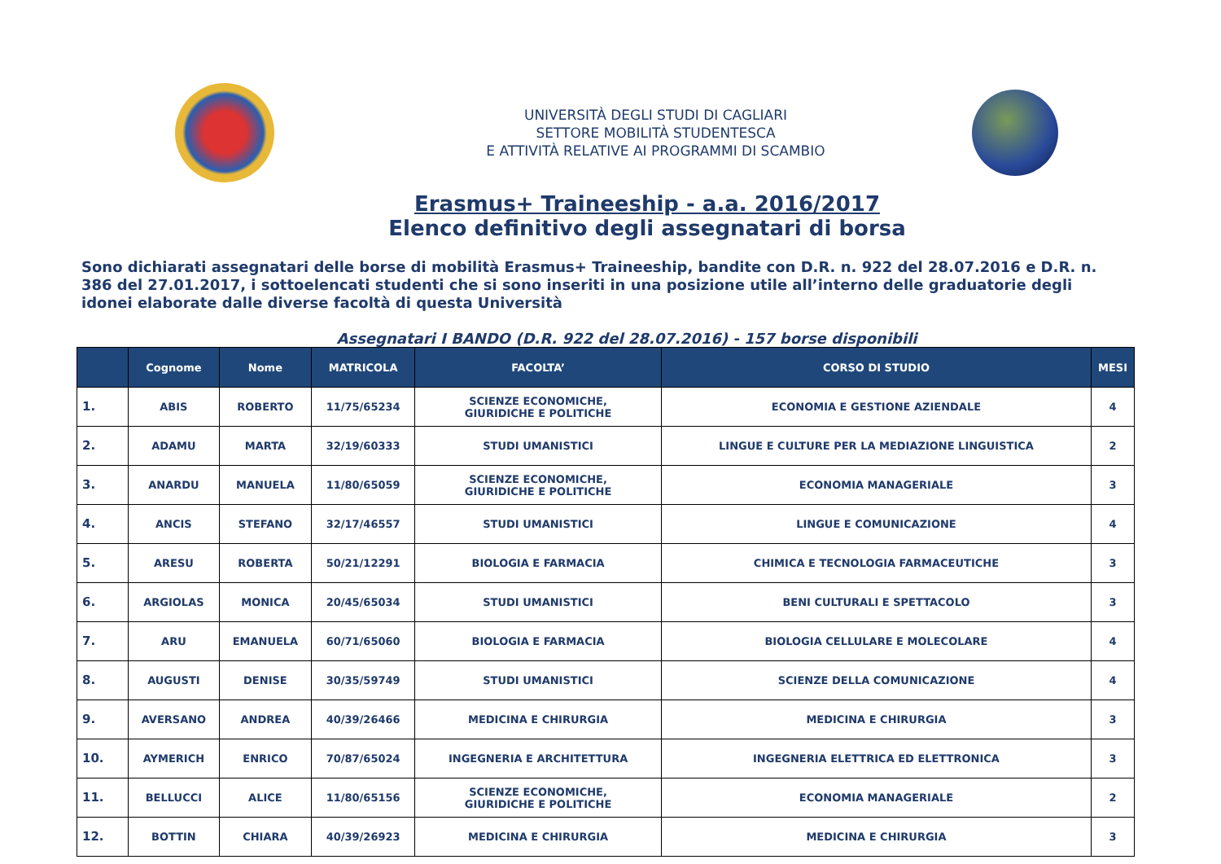UNIVERSITÀ DEGLI STUDI DI CAGLIARI
SETTORE MOBILITÀ STUDENTESCA
E ATTIVITÀ RELATIVE AI PROGRAMMI DI SCAMBIO
Erasmus+ Traineeship - a.a. 2016/2017
Elenco definitivo degli assegnatari di borsa
Sono dichiarati assegnatari delle borse di mobilità Erasmus+ Traineeship, bandite con D.R. n. 922 del 28.07.2016 e D.R. n. 386 del 27.01.2017, i sottoelencati studenti che si sono inseriti in una posizione utile all’interno delle graduatorie degli idonei elaborate dalle diverse facoltà di questa Università
Assegnatari I BANDO (D.R. 922 del 28.07.2016) - 157 borse disponibili
| | Cognome | Nome | MATRICOLA | FACOLTA’ | CORSO DI STUDIO | MESI |
| --- | --- | --- | --- | --- | --- | --- |
| 1. | ABIS | ROBERTO | 11/75/65234 | SCIENZE ECONOMICHE, GIURIDICHE E POLITICHE | ECONOMIA E GESTIONE AZIENDALE | 4 |
| 2. | ADAMU | MARTA | 32/19/60333 | STUDI UMANISTICI | LINGUE E CULTURE PER LA MEDIAZIONE LINGUISTICA | 2 |
| 3. | ANARDU | MANUELA | 11/80/65059 | SCIENZE ECONOMICHE, GIURIDICHE E POLITICHE | ECONOMIA MANAGERIALE | 3 |
| 4. | ANCIS | STEFANO | 32/17/46557 | STUDI UMANISTICI | LINGUE E COMUNICAZIONE | 4 |
| 5. | ARESU | ROBERTA | 50/21/12291 | BIOLOGIA E FARMACIA | CHIMICA E TECNOLOGIA FARMACEUTICHE | 3 |
| 6. | ARGIOLAS | MONICA | 20/45/65034 | STUDI UMANISTICI | BENI CULTURALI E SPETTACOLO | 3 |
| 7. | ARU | EMANUELA | 60/71/65060 | BIOLOGIA E FARMACIA | BIOLOGIA CELLULARE E MOLECOLARE | 4 |
| 8. | AUGUSTI | DENISE | 30/35/59749 | STUDI UMANISTICI | SCIENZE DELLA COMUNICAZIONE | 4 |
| 9. | AVERSANO | ANDREA | 40/39/26466 | MEDICINA E CHIRURGIA | MEDICINA E CHIRURGIA | 3 |
| 10. | AYMERICH | ENRICO | 70/87/65024 | INGEGNERIA E ARCHITETTURA | INGEGNERIA ELETTRICA ED ELETTRONICA | 3 |
| 11. | BELLUCCI | ALICE | 11/80/65156 | SCIENZE ECONOMICHE, GIURIDICHE E POLITICHE | ECONOMIA MANAGERIALE | 2 |
| 12. | BOTTIN | CHIARA | 40/39/26923 | MEDICINA E CHIRURGIA | MEDICINA E CHIRURGIA | 3 |